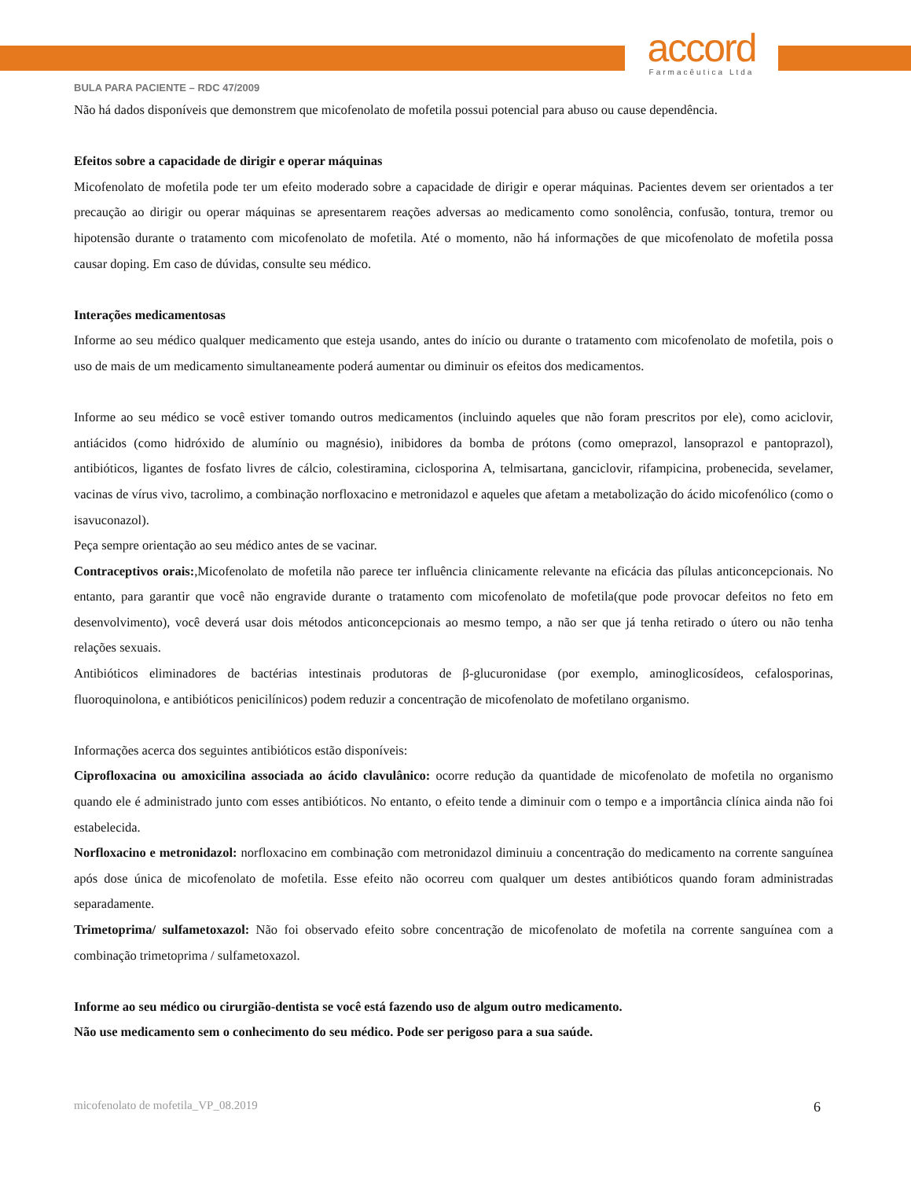accord
Farmacêutica Ltda
BULA PARA PACIENTE – RDC 47/2009
Não há dados disponíveis que demonstrem que micofenolato de mofetila possui potencial para abuso ou cause dependência.
Efeitos sobre a capacidade de dirigir e operar máquinas
Micofenolato de mofetila pode ter um efeito moderado sobre a capacidade de dirigir e operar máquinas. Pacientes devem ser orientados a ter precaução ao dirigir ou operar máquinas se apresentarem reações adversas ao medicamento como sonolência, confusão, tontura, tremor ou hipotensão durante o tratamento com micofenolato de mofetila. Até o momento, não há informações de que micofenolato de mofetila possa causar doping. Em caso de dúvidas, consulte seu médico.
Interações medicamentosas
Informe ao seu médico qualquer medicamento que esteja usando, antes do início ou durante o tratamento com micofenolato de mofetila, pois o uso de mais de um medicamento simultaneamente poderá aumentar ou diminuir os efeitos dos medicamentos.
Informe ao seu médico se você estiver tomando outros medicamentos (incluindo aqueles que não foram prescritos por ele), como aciclovir, antiácidos (como hidróxido de alumínio ou magnésio), inibidores da bomba de prótons (como omeprazol, lansoprazol e pantoprazol), antibióticos, ligantes de fosfato livres de cálcio, colestiramina, ciclosporina A, telmisartana, ganciclovir, rifampicina, probenecida, sevelamer, vacinas de vírus vivo, tacrolimo, a combinação norfloxacino e metronidazol e aqueles que afetam a metabolização do ácido micofenólico (como o isavuconazol).
Peça sempre orientação ao seu médico antes de se vacinar.
Contraceptivos orais:,Micofenolato de mofetila não parece ter influência clinicamente relevante na eficácia das pílulas anticoncepcionais. No entanto, para garantir que você não engravide durante o tratamento com micofenolato de mofetila(que pode provocar defeitos no feto em desenvolvimento), você deverá usar dois métodos anticoncepcionais ao mesmo tempo, a não ser que já tenha retirado o útero ou não tenha relações sexuais.
Antibióticos eliminadores de bactérias intestinais produtoras de β-glucuronidase (por exemplo, aminoglicosídeos, cefalosporinas, fluoroquinolona, e antibióticos penicilínicos) podem reduzir a concentração de micofenolato de mofetilano organismo.
Informações acerca dos seguintes antibióticos estão disponíveis:
Ciprofloxacina ou amoxicilina associada ao ácido clavulânico: ocorre redução da quantidade de micofenolato de mofetila no organismo quando ele é administrado junto com esses antibióticos. No entanto, o efeito tende a diminuir com o tempo e a importância clínica ainda não foi estabelecida.
Norfloxacino e metronidazol: norfloxacino em combinação com metronidazol diminuiu a concentração do medicamento na corrente sanguínea após dose única de micofenolato de mofetila. Esse efeito não ocorreu com qualquer um destes antibióticos quando foram administradas separadamente.
Trimetoprima/ sulfametoxazol: Não foi observado efeito sobre concentração de micofenolato de mofetila na corrente sanguínea com a combinação trimetoprima / sulfametoxazol.
Informe ao seu médico ou cirurgião-dentista se você está fazendo uso de algum outro medicamento.
Não use medicamento sem o conhecimento do seu médico. Pode ser perigoso para a sua saúde.
micofenolato de mofetila_VP_08.2019 6